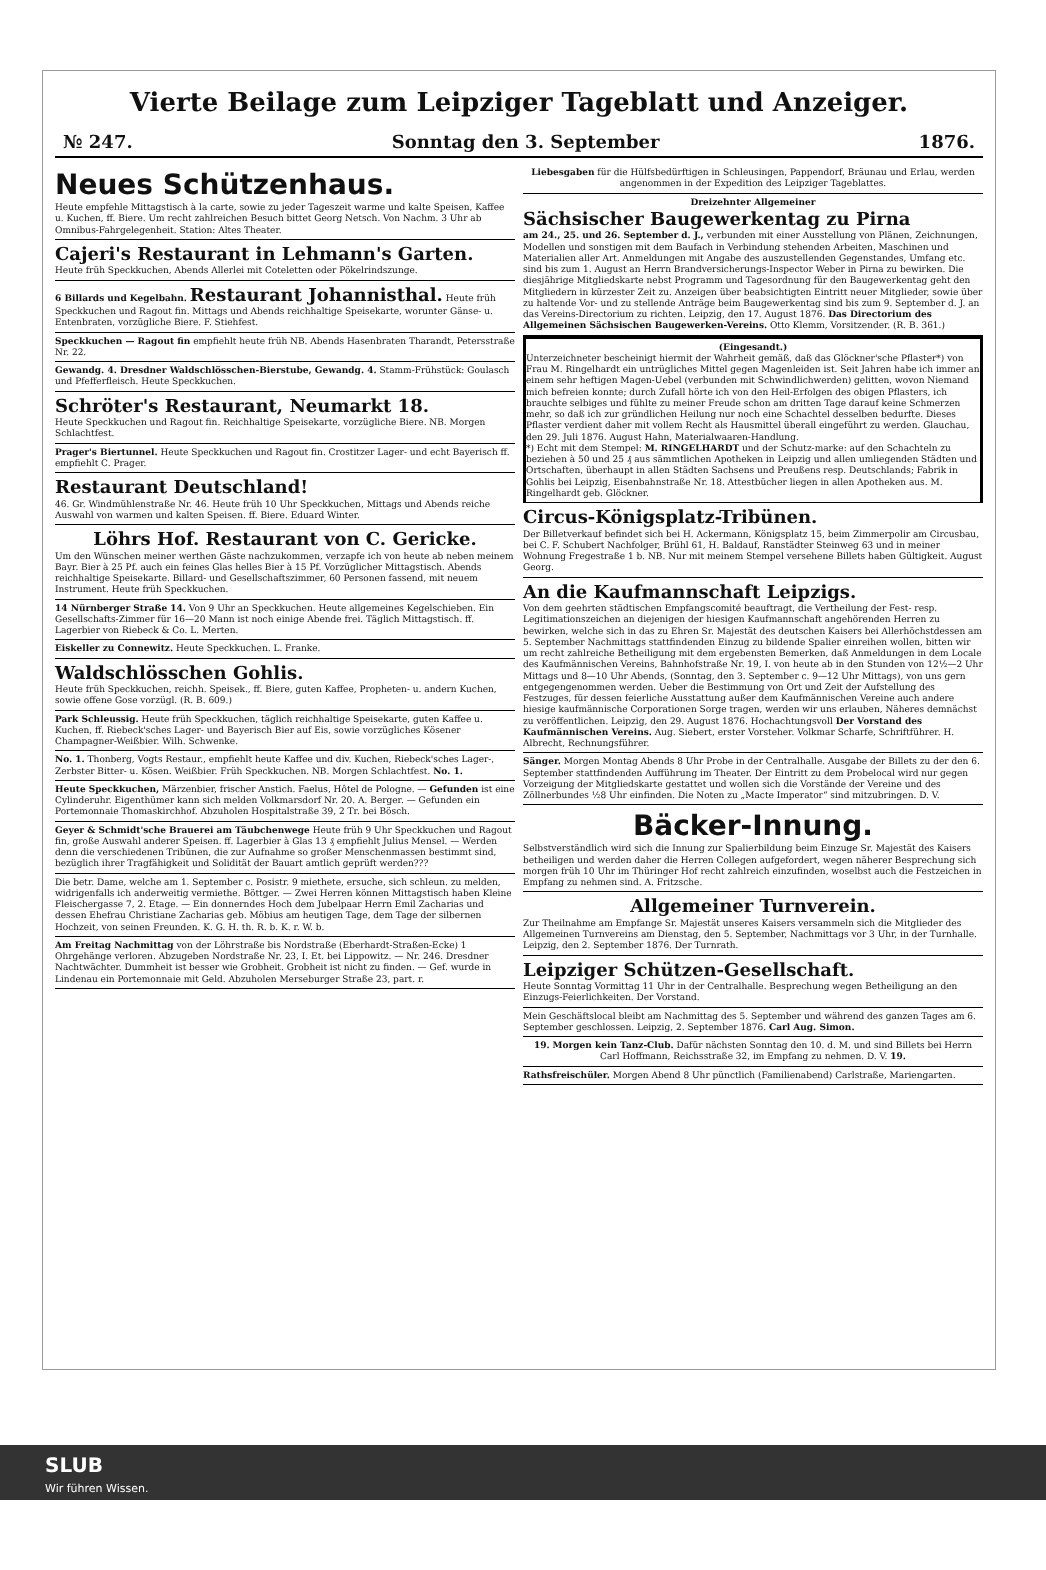Vierte Beilage zum Leipziger Tageblatt und Anzeiger.
№ 247. Sonntag den 3. September 1876.
Neues Schützenhaus.
Heute empfehle Mittagstisch à la carte, sowie zu jeder Tageszeit warme und kalte Speisen, Kaffee u. Kuchen, ff. Biere. Um recht zahlreichen Besuch bittet Georg Netsch. Von Nachm. 3 Uhr ab Omnibus-Fahrgelegenheit. Station: Altes Theater.
Cajeri's Restaurant in Lehmann's Garten.
Heute früh Speckkuchen, Abends Allerlei mit Coteletten oder Pökelrindszunge.
6 Billards und Kegelbahn. Restaurant Johannisthal. Heute früh Speckkuchen und Ragout fin. Mittags und Abends reichhaltige Speisekarte, worunter Gänse- u. Entenbraten, vorzügliche Biere. F. Stiehfest.
Speckkuchen — Ragout fin empfiehlt heute früh NB. Abends Hasenbraten Tharandt, Petersstraße Nr. 22.
Gewandg. 4. Dresdner Waldschlösschen-Bierstube, Gewandg. 4. Stamm-Frühstück: Goulasch und Pfefferfleisch. Heute Speckkuchen.
Schröter's Restaurant, Neumarkt 18.
Heute Speckkuchen und Ragout fin. Reichhaltige Speisekarte, vorzügliche Biere. NB. Morgen Schlachtfest.
Prager's Biertunnel. Heute Speckkuchen und Ragout fin. Crostitzer Lager- und echt Bayerisch ff. empfiehlt C. Prager.
Restaurant Deutschland!
46. Gr. Windmühlenstraße Nr. 46. Heute früh 10 Uhr Speckkuchen, Mittags und Abends reiche Auswahl von warmen und kalten Speisen. ff. Biere. Eduard Winter.
Löhrs Hof. Restaurant von C. Gericke.
Um den Wünschen meiner werthen Gäste nachzukommen, verzapfe ich von heute ab neben meinem Bayr. Bier à 25 Pf. auch ein feines Glas helles Bier à 15 Pf. Vorzüglicher Mittagstisch. Abends reichhaltige Speisekarte. Billard- und Gesellschaftszimmer, 60 Personen fassend, mit neuem Instrument. Heute früh Speckkuchen.
14 Nürnberger Straße 14. Von 9 Uhr an Speckkuchen. Heute allgemeines Kegelschieben. Ein Gesellschafts-Zimmer für 16—20 Mann ist noch einige Abende frei. Täglich Mittagstisch. ff. Lagerbier von Riebeck & Co. L. Merten.
Eiskeller zu Connewitz. Heute Speckkuchen. L. Franke.
Waldschlösschen Gohlis.
Heute früh Speckkuchen, reichh. Speisek., ff. Biere, guten Kaffee, Propheten- u. andern Kuchen, sowie offene Gose vorzügl. (R. B. 609.)
Park Schleussig. Heute früh Speckkuchen, täglich reichhaltige Speisekarte, guten Kaffee u. Kuchen, ff. Riebeck'sches Lager- und Bayerisch Bier auf Eis, sowie vorzügliches Kösener Champagner-Weißbier. Wilh. Schwenke.
No. 1. Thonberg, Vogts Restaur., empfiehlt heute Kaffee und div. Kuchen, Riebeck'sches Lager-, Zerbster Bitter- u. Kösen. Weißbier. Früh Speckkuchen. NB. Morgen Schlachtfest. No. 1.
Heute Speckkuchen, Märzenbier, frischer Anstich. Faelus, Hôtel de Pologne. — Gefunden ist eine Cylinderuhr. Eigenthümer kann sich melden Volkmarsdorf Nr. 20. A. Berger. — Gefunden ein Portemonnaie Thomaskirchhof. Abzuholen Hospitalstraße 39, 2 Tr. bei Bösch.
Geyer & Schmidt'sche Brauerei am Täubchenwege Heute früh 9 Uhr Speckkuchen und Ragout fin, große Auswahl anderer Speisen. ff. Lagerbier à Glas 13 ₰ empfiehlt Julius Mensel. — Werden denn die verschiedenen Tribünen, die zur Aufnahme so großer Menschenmassen bestimmt sind, bezüglich ihrer Tragfähigkeit und Solidität der Bauart amtlich geprüft werden???
Die betr. Dame, welche am 1. September c. Posistr. 9 miethete, ersuche, sich schleun. zu melden, widrigenfalls ich anderweitig vermiethe. Böttger. — Zwei Herren können Mittagstisch haben Kleine Fleischergasse 7, 2. Etage. — Ein donnerndes Hoch dem Jubelpaar Herrn Emil Zacharias und dessen Ehefrau Christiane Zacharias geb. Möbius am heutigen Tage, dem Tage der silbernen Hochzeit, von seinen Freunden. K. G. H. th. R. b. K. r. W. b.
Am Freitag Nachmittag von der Löhrstraße bis Nordstraße (Eberhardt-Straßen-Ecke) 1 Ohrgehänge verloren. Abzugeben Nordstraße Nr. 23, I. Et. bei Lippowitz. — Nr. 246. Dresdner Nachtwächter. Dummheit ist besser wie Grobheit. Grobheit ist nicht zu finden. — Gef. wurde in Lindenau ein Portemonnaie mit Geld. Abzuholen Merseburger Straße 23, part. r.
Liebesgaben für die Hülfsbedürftigen in Schleusingen, Pappendorf, Bräunau und Erlau, werden angenommen in der Expedition des Leipziger Tageblattes.
Dreizehnter Allgemeiner
Sächsischer Baugewerkentag zu Pirna
am 24., 25. und 26. September d. J., verbunden mit einer Ausstellung von Plänen, Zeichnungen, Modellen und sonstigen mit dem Baufach in Verbindung stehenden Arbeiten, Maschinen und Materialien aller Art. Anmeldungen mit Angabe des auszustellenden Gegenstandes, Umfang etc. sind bis zum 1. August an Herrn Brandversicherungs-Inspector Weber in Pirna zu bewirken. Die diesjährige Mitgliedskarte nebst Programm und Tagesordnung für den Baugewerkentag geht den Mitgliedern in kürzester Zeit zu. Anzeigen über beabsichtigten Eintritt neuer Mitglieder, sowie über zu haltende Vor- und zu stellende Anträge beim Baugewerkentag sind bis zum 9. September d. J. an das Vereins-Directorium zu richten. Leipzig, den 17. August 1876. Das Directorium des Allgemeinen Sächsischen Baugewerken-Vereins. Otto Klemm, Vorsitzender. (R. B. 361.)
(Eingesandt.)
Unterzeichneter bescheinigt hiermit der Wahrheit gemäß, daß das Glöckner'sche Pflaster*) von Frau M. Ringelhardt ein untrügliches Mittel gegen Magenleiden ist. Seit Jahren habe ich immer an einem sehr heftigen Magen-Uebel (verbunden mit Schwindlichwerden) gelitten, wovon Niemand mich befreien konnte; durch Zufall hörte ich von den Heil-Erfolgen des obigen Pflasters, ich brauchte selbiges und fühlte zu meiner Freude schon am dritten Tage darauf keine Schmerzen mehr, so daß ich zur gründlichen Heilung nur noch eine Schachtel desselben bedurfte. Dieses Pflaster verdient daher mit vollem Recht als Hausmittel überall eingeführt zu werden. Glauchau, den 29. Juli 1876. August Hahn, Materialwaaren-Handlung.
*) Echt mit dem Stempel: M. RINGELHARDT und der Schutz-marke: auf den Schachteln zu beziehen à 50 und 25 ₰ aus sämmtlichen Apotheken in Leipzig und allen umliegenden Städten und Ortschaften, überhaupt in allen Städten Sachsens und Preußens resp. Deutschlands; Fabrik in Gohlis bei Leipzig, Eisenbahnstraße Nr. 18. Attestbücher liegen in allen Apotheken aus. M. Ringelhardt geb. Glöckner.
Circus-Königsplatz-Tribünen.
Der Billetverkauf befindet sich bei H. Ackermann, Königsplatz 15, beim Zimmerpolir am Circusbau, bei C. F. Schubert Nachfolger, Brühl 61, H. Baldauf, Ranstädter Steinweg 63 und in meiner Wohnung Fregestraße 1 b. NB. Nur mit meinem Stempel versehene Billets haben Gültigkeit. August Georg.
An die Kaufmannschaft Leipzigs.
Von dem geehrten städtischen Empfangscomité beauftragt, die Vertheilung der Fest- resp. Legitimationszeichen an diejenigen der hiesigen Kaufmannschaft angehörenden Herren zu bewirken, welche sich in das zu Ehren Sr. Majestät des deutschen Kaisers bei Allerhöchstdessen am 5. September Nachmittags stattfindenden Einzug zu bildende Spalier einreihen wollen, bitten wir um recht zahlreiche Betheiligung mit dem ergebensten Bemerken, daß Anmeldungen in dem Locale des Kaufmännischen Vereins, Bahnhofstraße Nr. 19, I. von heute ab in den Stunden von 12½—2 Uhr Mittags und 8—10 Uhr Abends, (Sonntag, den 3. September c. 9—12 Uhr Mittags), von uns gern entgegengenommen werden. Ueber die Bestimmung von Ort und Zeit der Aufstellung des Festzuges, für dessen feierliche Ausstattung außer dem Kaufmännischen Vereine auch andere hiesige kaufmännische Corporationen Sorge tragen, werden wir uns erlauben, Näheres demnächst zu veröffentlichen. Leipzig, den 29. August 1876. Hochachtungsvoll Der Vorstand des Kaufmännischen Vereins. Aug. Siebert, erster Vorsteher. Volkmar Scharfe, Schriftführer. H. Albrecht, Rechnungsführer.
Sänger. Morgen Montag Abends 8 Uhr Probe in der Centralhalle. Ausgabe der Billets zu der den 6. September stattfindenden Aufführung im Theater. Der Eintritt zu dem Probelocal wird nur gegen Vorzeigung der Mitgliedskarte gestattet und wollen sich die Vorstände der Vereine und des Zöllnerbundes ½8 Uhr einfinden. Die Noten zu „Macte Imperator“ sind mitzubringen. D. V.
Bäcker-Innung.
Selbstverständlich wird sich die Innung zur Spalierbildung beim Einzuge Sr. Majestät des Kaisers betheiligen und werden daher die Herren Collegen aufgefordert, wegen näherer Besprechung sich morgen früh 10 Uhr im Thüringer Hof recht zahlreich einzufinden, woselbst auch die Festzeichen in Empfang zu nehmen sind. A. Fritzsche.
Allgemeiner Turnverein.
Zur Theilnahme am Empfange Sr. Majestät unseres Kaisers versammeln sich die Mitglieder des Allgemeinen Turnvereins am Dienstag, den 5. September, Nachmittags vor 3 Uhr, in der Turnhalle. Leipzig, den 2. September 1876. Der Turnrath.
Leipziger Schützen-Gesellschaft.
Heute Sonntag Vormittag 11 Uhr in der Centralhalle. Besprechung wegen Betheiligung an den Einzugs-Feierlichkeiten. Der Vorstand.
Mein Geschäftslocal bleibt am Nachmittag des 5. September und während des ganzen Tages am 6. September geschlossen. Leipzig, 2. September 1876. Carl Aug. Simon.
19. Morgen kein Tanz-Club. Dafür nächsten Sonntag den 10. d. M. und sind Billets bei Herrn Carl Hoffmann, Reichsstraße 32, im Empfang zu nehmen. D. V. 19.
Rathsfreischüler. Morgen Abend 8 Uhr pünctlich (Familienabend) Carlstraße, Mariengarten.
SLUB
Wir führen Wissen.